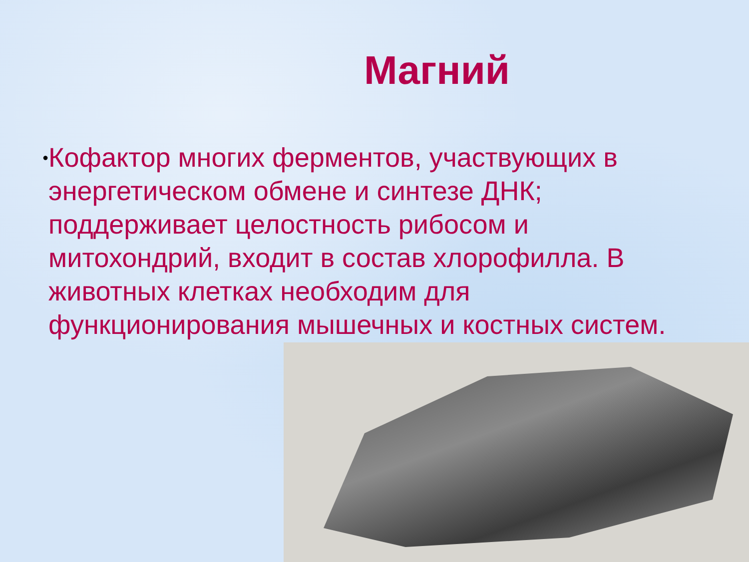Магний
●
Кофактор многих ферментов, участвующих в энергетическом обмене и синтезе ДНК; поддерживает целостность рибосом и митохондрий, входит в состав хлорофилла. В животных клетках необходим для функционирования мышечных и костных систем.